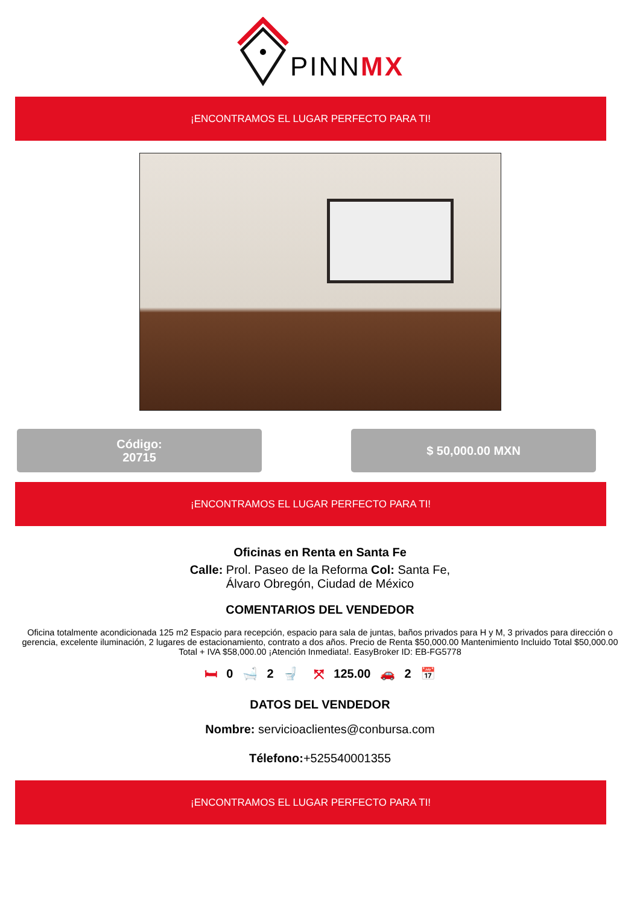PINNMX
¡ENCONTRAMOS EL LUGAR PERFECTO PARA TI!
Código:
20715
$ 50,000.00 MXN
¡ENCONTRAMOS EL LUGAR PERFECTO PARA TI!
Oficinas en Renta en Santa Fe
Calle: Prol. Paseo de la Reforma Col: Santa Fe, Álvaro Obregón, Ciudad de México
COMENTARIOS DEL VENDEDOR
Oficina totalmente acondicionada 125 m2 Espacio para recepción, espacio para sala de juntas, baños privados para H y M, 3 privados para dirección o gerencia, excelente iluminación, 2 lugares de estacionamiento, contrato a dos años. Precio de Renta $50,000.00 Mantenimiento Incluido Total $50,000.00 Total + IVA $58,000.00 ¡Atención Inmediata!. EasyBroker ID: EB-FG5778
🛏 0 🛁 2 🚽 ⤧ 125.00 🚗 2 📅
DATOS DEL VENDEDOR
Nombre: servicioaclientes@conbursa.com
Télefono:+525540001355
¡ENCONTRAMOS EL LUGAR PERFECTO PARA TI!